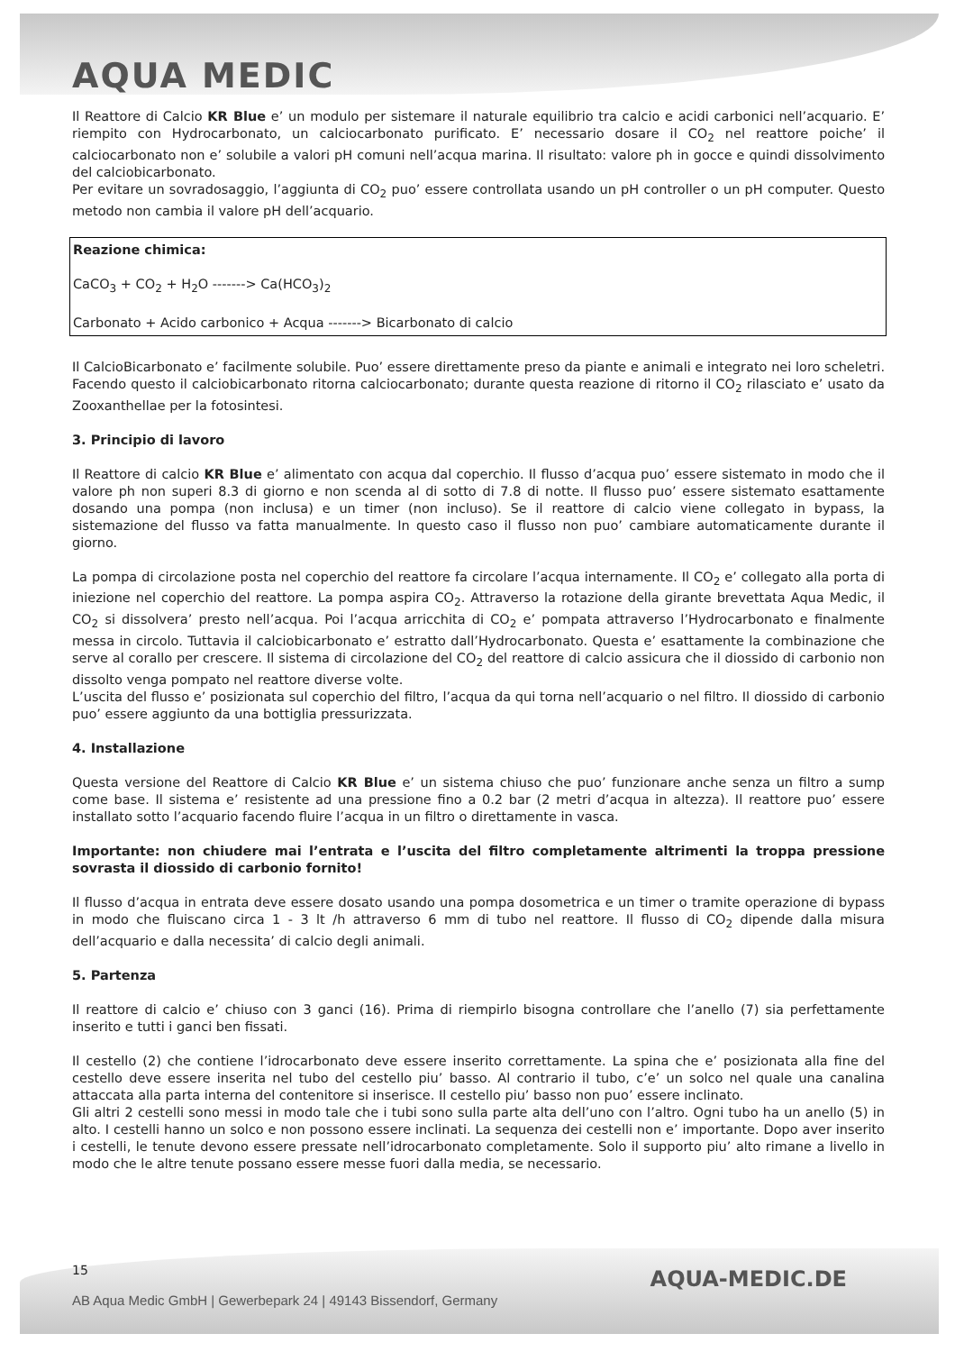AQUA MEDIC
Il Reattore di Calcio KR Blue e’ un modulo per sistemare il naturale equilibrio tra calcio e acidi carbonici nell’acquario. E’ riempito con Hydrocarbonato, un calciocarbonato purificato. E’ necessario dosare il CO<sub>2</sub> nel reattore poiche’ il calciocarbonato non e’ solubile a valori pH comuni nell’acqua marina. Il risultato: valore ph in gocce e quindi dissolvimento del calciobicarbonato.
Per evitare un sovradosaggio, l’aggiunta di CO<sub>2</sub> puo’ essere controllata usando un pH controller o un pH computer. Questo metodo non cambia il valore pH dell’acquario.
Reazione chimica:
CaCO<sub>3</sub> + CO<sub>2</sub> + H<sub>2</sub>O -------> Ca(HCO<sub>3</sub>)<sub>2</sub>
Carbonato + Acido carbonico + Acqua -------> Bicarbonato di calcio
Il CalcioBicarbonato e’ facilmente solubile. Puo’ essere direttamente preso da piante e animali e integrato nei loro scheletri. Facendo questo il calciobicarbonato ritorna calciocarbonato; durante questa reazione di ritorno il CO<sub>2</sub> rilasciato e’ usato da Zooxanthellae per la fotosintesi.
3. Principio di lavoro
Il Reattore di calcio KR Blue e’ alimentato con acqua dal coperchio. Il flusso d’acqua puo’ essere sistemato in modo che il valore ph non superi 8.3 di giorno e non scenda al di sotto di 7.8 di notte. Il flusso puo’ essere sistemato esattamente dosando una pompa (non inclusa) e un timer (non incluso). Se il reattore di calcio viene collegato in bypass, la sistemazione del flusso va fatta manualmente. In questo caso il flusso non puo’ cambiare automaticamente durante il giorno.
La pompa di circolazione posta nel coperchio del reattore fa circolare l’acqua internamente. Il CO<sub>2</sub> e’ collegato alla porta di iniezione nel coperchio del reattore. La pompa aspira CO<sub>2</sub>. Attraverso la rotazione della girante brevettata Aqua Medic, il CO<sub>2</sub> si dissolvera’ presto nell’acqua. Poi l’acqua arricchita di CO<sub>2</sub> e’ pompata attraverso l’Hydrocarbonato e finalmente messa in circolo. Tuttavia il calciobicarbonato e’ estratto dall’Hydrocarbonato. Questa e’ esattamente la combinazione che serve al corallo per crescere. Il sistema di circolazione del CO<sub>2</sub> del reattore di calcio assicura che il diossido di carbonio non dissolto venga pompato nel reattore diverse volte.
L’uscita del flusso e’ posizionata sul coperchio del filtro, l’acqua da qui torna nell’acquario o nel filtro. Il diossido di carbonio puo’ essere aggiunto da una bottiglia pressurizzata.
4. Installazione
Questa versione del Reattore di Calcio KR Blue e’ un sistema chiuso che puo’ funzionare anche senza un filtro a sump come base. Il sistema e’ resistente ad una pressione fino a 0.2 bar (2 metri d’acqua in altezza). Il reattore puo’ essere installato sotto l’acquario facendo fluire l’acqua in un filtro o direttamente in vasca.
Importante: non chiudere mai l’entrata e l’uscita del filtro completamente altrimenti la troppa pressione sovrasta il diossido di carbonio fornito!
Il flusso d’acqua in entrata deve essere dosato usando una pompa dosometrica e un timer o tramite operazione di bypass in modo che fluiscano circa 1 - 3 lt /h attraverso 6 mm di tubo nel reattore. Il flusso di CO<sub>2</sub> dipende dalla misura dell’acquario e dalla necessita’ di calcio degli animali.
5. Partenza
Il reattore di calcio e’ chiuso con 3 ganci (16). Prima di riempirlo bisogna controllare che l’anello (7) sia perfettamente inserito e tutti i ganci ben fissati.
Il cestello (2) che contiene l’idrocarbonato deve essere inserito correttamente. La spina che e’ posizionata alla fine del cestello deve essere inserita nel tubo del cestello piu’ basso. Al contrario il tubo, c’e’ un solco nel quale una canalina attaccata alla parta interna del contenitore si inserisce. Il cestello piu’ basso non puo’ essere inclinato.
Gli altri 2 cestelli sono messi in modo tale che i tubi sono sulla parte alta dell’uno con l’altro. Ogni tubo ha un anello (5) in alto. I cestelli hanno un solco e non possono essere inclinati. La sequenza dei cestelli non e’ importante. Dopo aver inserito i cestelli, le tenute devono essere pressate nell’idrocarbonato completamente. Solo il supporto piu’ alto rimane a livello in modo che le altre tenute possano essere messe fuori dalla media, se necessario.
15
AQUA-MEDIC.DE
AB Aqua Medic GmbH | Gewerbepark 24 | 49143 Bissendorf, Germany